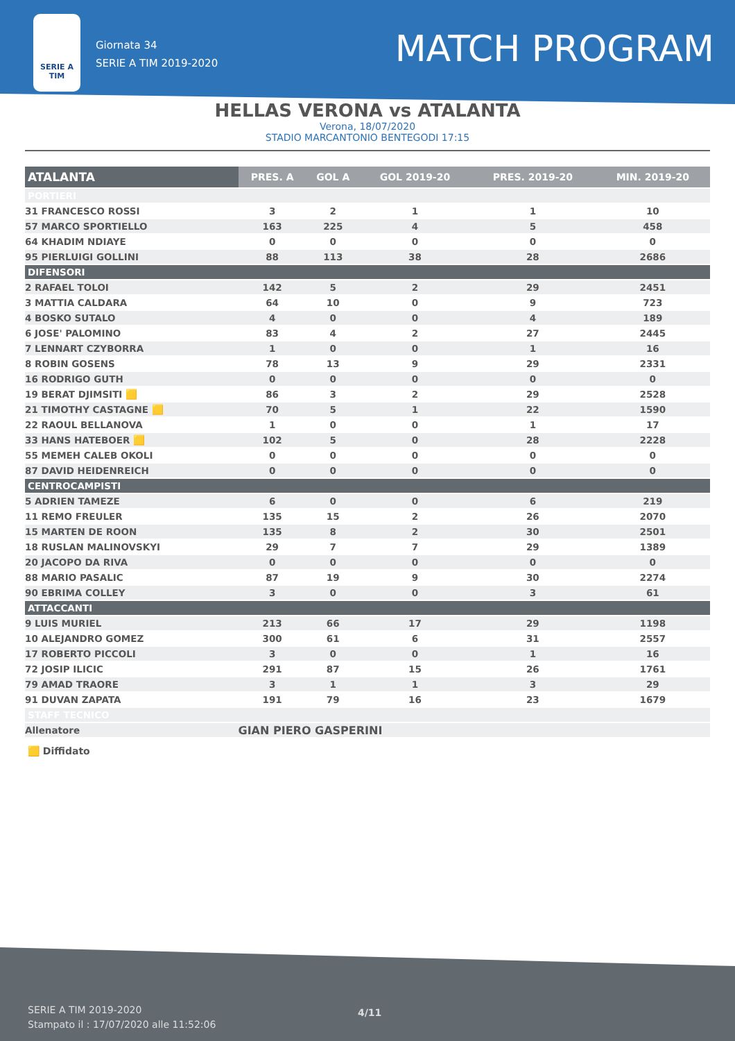SERIE A TIM
Giornata 34
SERIE A TIM 2019-2020
MATCH PROGRAM
HELLAS VERONA vs ATALANTA
Verona, 18/07/2020
STADIO MARCANTONIO BENTEGODI 17:15
| ATALANTA | PRES. A | GOL A | GOL 2019-20 | PRES. 2019-20 | MIN. 2019-20 |
| --- | --- | --- | --- | --- | --- |
| PORTIERI | | | | | |
| 31 FRANCESCO ROSSI | 3 | 2 | 1 | 1 | 10 |
| 57 MARCO SPORTIELLO | 163 | 225 | 4 | 5 | 458 |
| 64 KHADIM NDIAYE | 0 | 0 | 0 | 0 | 0 |
| 95 PIERLUIGI GOLLINI | 88 | 113 | 38 | 28 | 2686 |
| DIFENSORI | | | | | |
| 2 RAFAEL TOLOI | 142 | 5 | 2 | 29 | 2451 |
| 3 MATTIA CALDARA | 64 | 10 | 0 | 9 | 723 |
| 4 BOSKO SUTALO | 4 | 0 | 0 | 4 | 189 |
| 6 JOSE' PALOMINO | 83 | 4 | 2 | 27 | 2445 |
| 7 LENNART CZYBORRA | 1 | 0 | 0 | 1 | 16 |
| 8 ROBIN GOSENS | 78 | 13 | 9 | 29 | 2331 |
| 16 RODRIGO GUTH | 0 | 0 | 0 | 0 | 0 |
| 19 BERAT DJIMSITI 🟨 | 86 | 3 | 2 | 29 | 2528 |
| 21 TIMOTHY CASTAGNE 🟨 | 70 | 5 | 1 | 22 | 1590 |
| 22 RAOUL BELLANOVA | 1 | 0 | 0 | 1 | 17 |
| 33 HANS HATEBOER 🟨 | 102 | 5 | 0 | 28 | 2228 |
| 55 MEMEH CALEB OKOLI | 0 | 0 | 0 | 0 | 0 |
| 87 DAVID HEIDENREICH | 0 | 0 | 0 | 0 | 0 |
| CENTROCAMPISTI | | | | | |
| 5 ADRIEN TAMEZE | 6 | 0 | 0 | 6 | 219 |
| 11 REMO FREULER | 135 | 15 | 2 | 26 | 2070 |
| 15 MARTEN DE ROON | 135 | 8 | 2 | 30 | 2501 |
| 18 RUSLAN MALINOVSKYI | 29 | 7 | 7 | 29 | 1389 |
| 20 JACOPO DA RIVA | 0 | 0 | 0 | 0 | 0 |
| 88 MARIO PASALIC | 87 | 19 | 9 | 30 | 2274 |
| 90 EBRIMA COLLEY | 3 | 0 | 0 | 3 | 61 |
| ATTACCANTI | | | | | |
| 9 LUIS MURIEL | 213 | 66 | 17 | 29 | 1198 |
| 10 ALEJANDRO GOMEZ | 300 | 61 | 6 | 31 | 2557 |
| 17 ROBERTO PICCOLI | 3 | 0 | 0 | 1 | 16 |
| 72 JOSIP ILICIC | 291 | 87 | 15 | 26 | 1761 |
| 79 AMAD TRAORE | 3 | 1 | 1 | 3 | 29 |
| 91 DUVAN ZAPATA | 191 | 79 | 16 | 23 | 1679 |
| STAFF TECNICO | | | | | |
| Allenatore | GIAN PIERO GASPERINI | | | | |
🟨 Diffidato
SERIE A TIM 2019-2020
Stampato il : 17/07/2020 alle 11:52:06
4/11